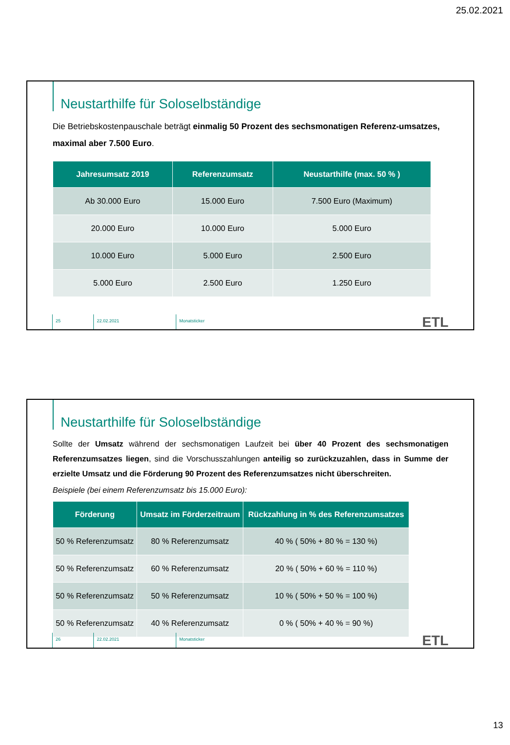25.02.2021
Neustarthilfe für Soloselbständige
Die Betriebskostenpauschale beträgt einmalig 50 Prozent des sechsmonatigen Referenz-umsatzes, maximal aber 7.500 Euro.
| Jahresumsatz 2019 | Referenzumsatz | Neustarthilfe (max. 50 % ) |
| --- | --- | --- |
| Ab 30.000 Euro | 15.000 Euro | 7.500 Euro (Maximum) |
| 20.000 Euro | 10.000 Euro | 5.000 Euro |
| 10.000 Euro | 5.000 Euro | 2.500 Euro |
| 5.000 Euro | 2.500 Euro | 1.250 Euro |
25 22.02.2021 Monatsticker
ETL
Neustarthilfe für Soloselbständige
Sollte der Umsatz während der sechsmonatigen Laufzeit bei über 40 Prozent des sechsmonatigen Referenzumsatzes liegen, sind die Vorschusszahlungen anteilig so zurückzuzahlen, dass in Summe der erzielte Umsatz und die Förderung 90 Prozent des Referenzumsatzes nicht überschreiten.
Beispiele (bei einem Referenzumsatz bis 15.000 Euro):
| Förderung | Umsatz im Förderzeitraum | Rückzahlung in % des Referenzumsatzes |
| --- | --- | --- |
| 50 % Referenzumsatz | 80 % Referenzumsatz | 40 % ( 50% + 80 % = 130 %) |
| 50 % Referenzumsatz | 60 % Referenzumsatz | 20 % ( 50% + 60 % = 110 %) |
| 50 % Referenzumsatz | 50 % Referenzumsatz | 10 % ( 50% + 50 % = 100 %) |
| 50 % Referenzumsatz | 40 % Referenzumsatz | 0 % ( 50% + 40 % = 90 %) |
26 22.02.2021 Monatsticker
ETL
13